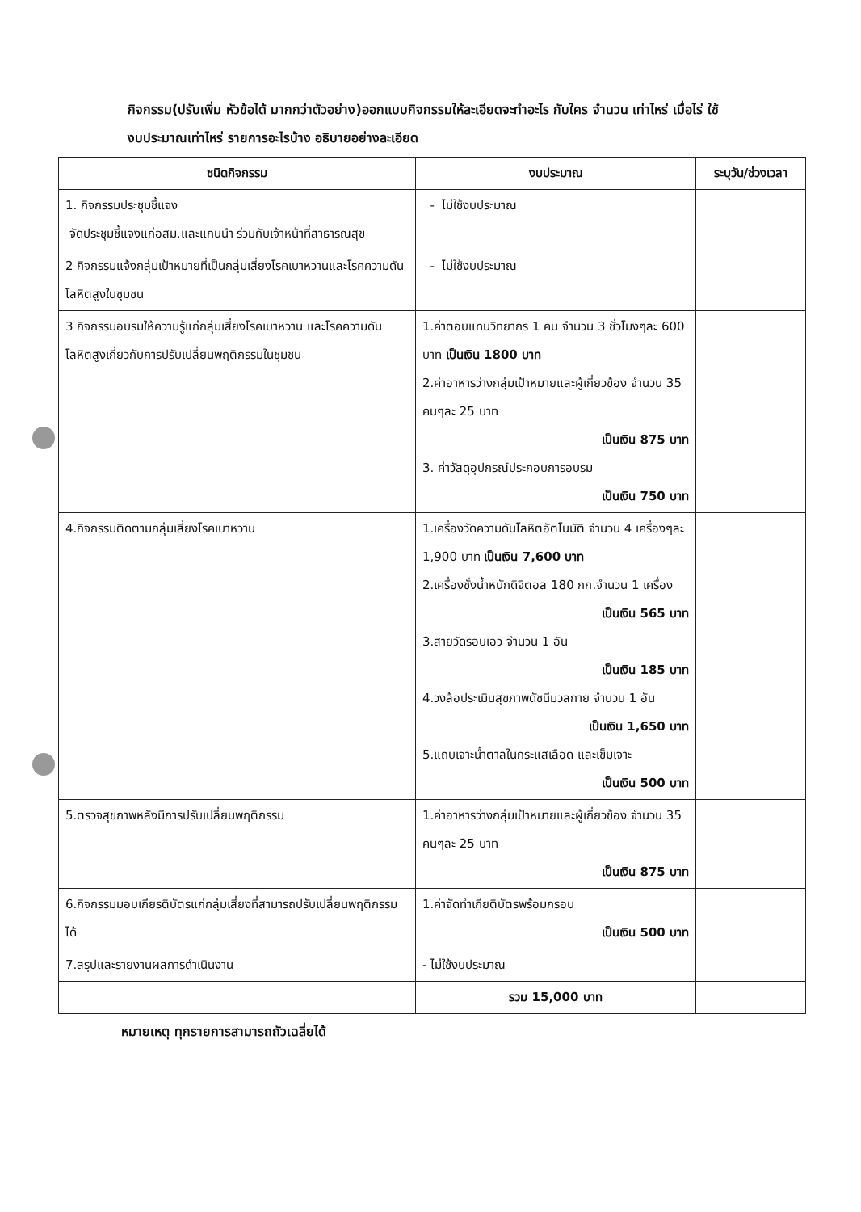กิจกรรม(ปรับเพิ่ม หัวข้อได้ มากกว่าตัวอย่าง)ออกแบบกิจกรรมให้ละเอียดจะทำอะไร กับใคร จำนวน เท่าไหร่ เมื่อไร่ ใช้งบประมาณเท่าไหร่ รายการอะไรบ้าง อธิบายอย่างละเอียด
| ชนิดกิจกรรม | งบประมาณ | ระบุวัน/ช่วงเวลา |
| --- | --- | --- |
| 1. กิจกรรมประชุมชี้แจง จัดประชุมชี้แจงแก่อสม.และแกนนำ ร่วมกับเจ้าหน้าที่สาธารณสุข | - ไม่ใช้งบประมาณ | |
| 2 กิจกรรมแจ้งกลุ่มเป้าหมายที่เป็นกลุ่มเสี่ยงโรคเบาหวานและโรคความดันโลหิตสูงในชุมชน | - ไม่ใช้งบประมาณ | |
| 3 กิจกรรมอบรมให้ความรู้แก่กลุ่มเสี่ยงโรคเบาหวาน และโรคความดันโลหิตสูงเกี่ยวกับการปรับเปลี่ยนพฤติกรรมในชุมชน | 1.ค่าตอบแทนวิทยากร 1 คน จำนวน 3 ชั่วโมงๆละ 600 บาท เป็นเงิน 1800 บาท 2.ค่าอาหารว่างกลุ่มเป้าหมายและผู้เกี่ยวข้อง จำนวน 35 คนๆละ 25 บาท เป็นเงิน 875 บาท 3. ค่าวัสดุอุปกรณ์ประกอบการอบรม เป็นเงิน 750 บาท | |
| 4.กิจกรรมติดตามกลุ่มเสี่ยงโรคเบาหวาน | 1.เครื่องวัดความดันโลหิตอัตโนมัติ จำนวน 4 เครื่องๆละ 1,900 บาท เป็นเงิน 7,600 บาท 2.เครื่องชั่งน้ำหนักดิจิตอล 180 กก.จำนวน 1 เครื่อง เป็นเงิน 565 บาท 3.สายวัดรอบเอว จำนวน 1 อัน เป็นเงิน 185 บาท 4.วงล้อประเมินสุขภาพดัชนีมวลกาย จำนวน 1 อัน เป็นเงิน 1,650 บาท 5.แถบเจาะน้ำตาลในกระแสเลือด และเข็มเจาะ เป็นเงิน 500 บาท | |
| 5.ตรวจสุขภาพหลังมีการปรับเปลี่ยนพฤติกรรม | 1.ค่าอาหารว่างกลุ่มเป้าหมายและผู้เกี่ยวข้อง จำนวน 35 คนๆละ 25 บาท เป็นเงิน 875 บาท | |
| 6.กิจกรรมมอบเกียรติบัตรแก่กลุ่มเสี่ยงที่สามารถปรับเปลี่ยนพฤติกรรมได้ | 1.ค่าจัดทำเกียติบัตรพร้อมกรอบ เป็นเงิน 500 บาท | |
| 7.สรุปและรายงานผลการดำเนินงาน | - ไม่ใช้งบประมาณ | |
| | รวม 15,000 บาท | |
หมายเหตุ ทุกรายการสามารถถัวเฉลี่ยได้